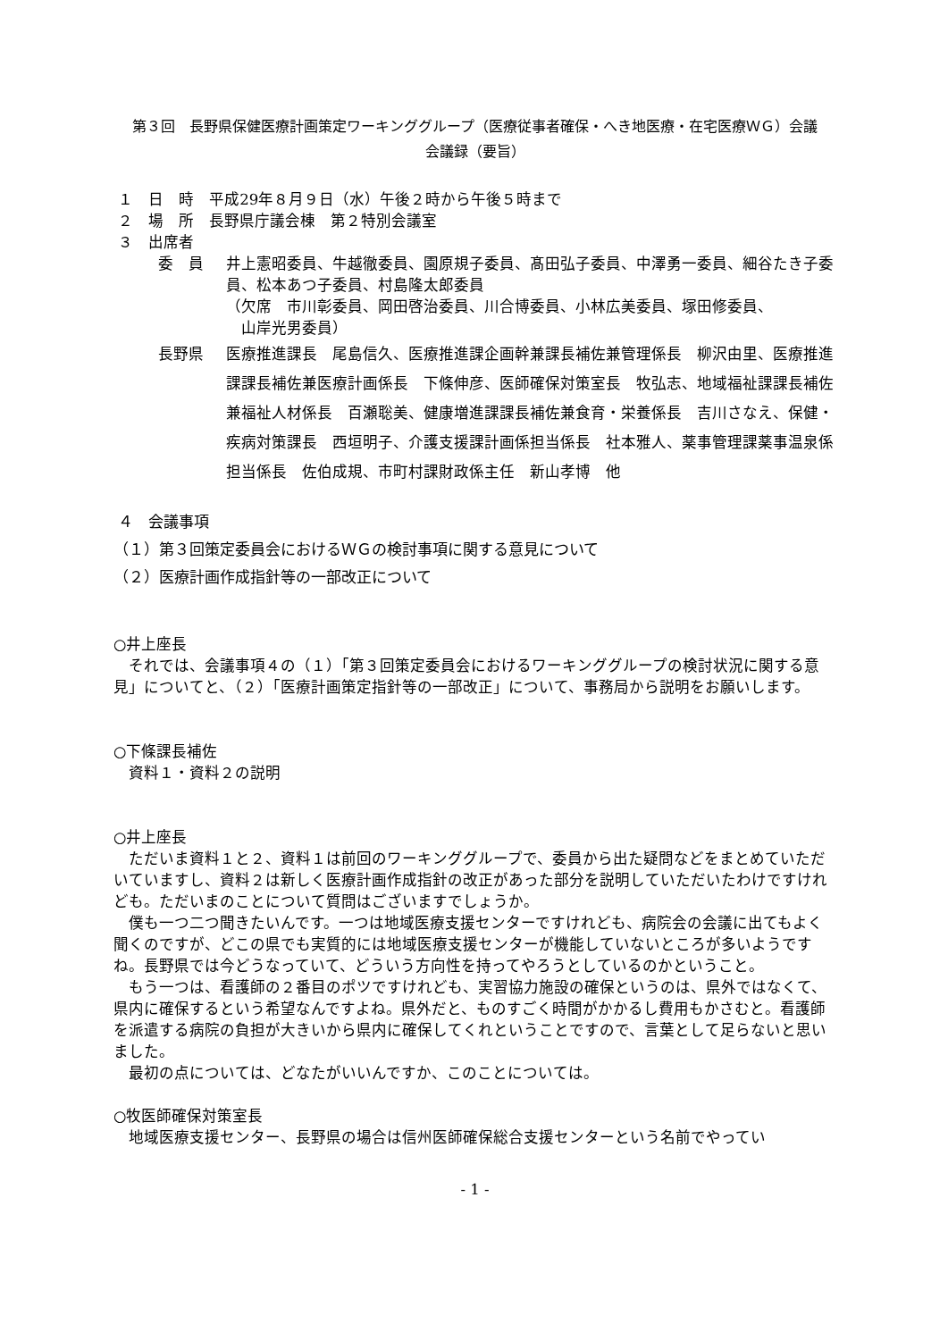第３回　長野県保健医療計画策定ワーキンググループ（医療従事者確保・へき地医療・在宅医療ＷＧ）会議
会議録（要旨）
１　日　時　平成29年８月９日（水）午後２時から午後５時まで
２　場　所　長野県庁議会棟　第２特別会議室
３　出席者
委　員 井上憲昭委員、牛越徹委員、園原規子委員、髙田弘子委員、中澤勇一委員、細谷たき子委員、松本あつ子委員、村島隆太郎委員
（欠席　市川彰委員、岡田啓治委員、川合博委員、小林広美委員、塚田修委員、
　山岸光男委員）
長野県 医療推進課長　尾島信久、医療推進課企画幹兼課長補佐兼管理係長　柳沢由里、医療推進課課長補佐兼医療計画係長　下條伸彦、医師確保対策室長　牧弘志、地域福祉課課長補佐兼福祉人材係長　百瀬聡美、健康増進課課長補佐兼食育・栄養係長　吉川さなえ、保健・疾病対策課長　西垣明子、介護支援課計画係担当係長　社本雅人、薬事管理課薬事温泉係担当係長　佐伯成規、市町村課財政係主任　新山孝博　他
４　会議事項
（１）第３回策定委員会におけるＷＧの検討事項に関する意見について
（２）医療計画作成指針等の一部改正について
○井上座長
それでは、会議事項４の（１）「第３回策定委員会におけるワーキンググループの検討状況に関する意見」についてと、（２）「医療計画策定指針等の一部改正」について、事務局から説明をお願いします。
○下條課長補佐
資料１・資料２の説明
○井上座長
ただいま資料１と２、資料１は前回のワーキンググループで、委員から出た疑問などをまとめていただいていますし、資料２は新しく医療計画作成指針の改正があった部分を説明していただいたわけですけれども。ただいまのことについて質問はございますでしょうか。
僕も一つ二つ聞きたいんです。一つは地域医療支援センターですけれども、病院会の会議に出てもよく聞くのですが、どこの県でも実質的には地域医療支援センターが機能していないところが多いようですね。長野県では今どうなっていて、どういう方向性を持ってやろうとしているのかということ。
もう一つは、看護師の２番目のポツですけれども、実習協力施設の確保というのは、県外ではなくて、県内に確保するという希望なんですよね。県外だと、ものすごく時間がかかるし費用もかさむと。看護師を派遣する病院の負担が大きいから県内に確保してくれということですので、言葉として足らないと思いました。
最初の点については、どなたがいいんですか、このことについては。
○牧医師確保対策室長
地域医療支援センター、長野県の場合は信州医師確保総合支援センターという名前でやってい
- 1 -